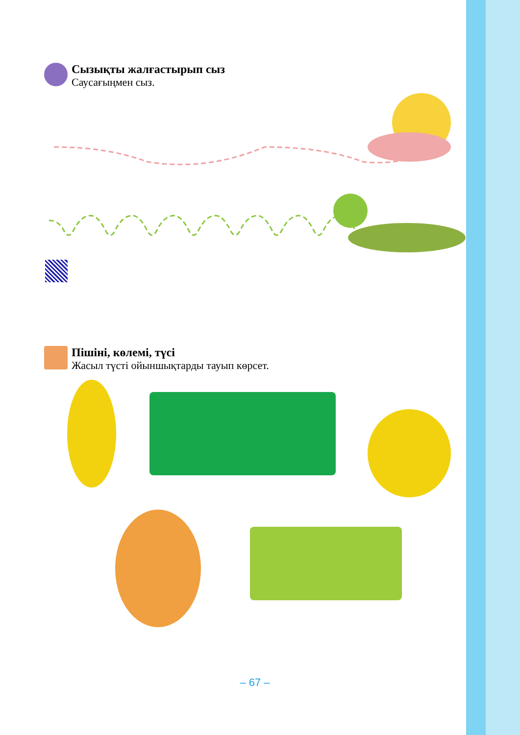Сызықты жалғастырып сыз
Саусағыңмен сыз.
Пішіні, көлемі, түсі
Жасыл түсті ойыншықтарды тауып көрсет.
– 67 –